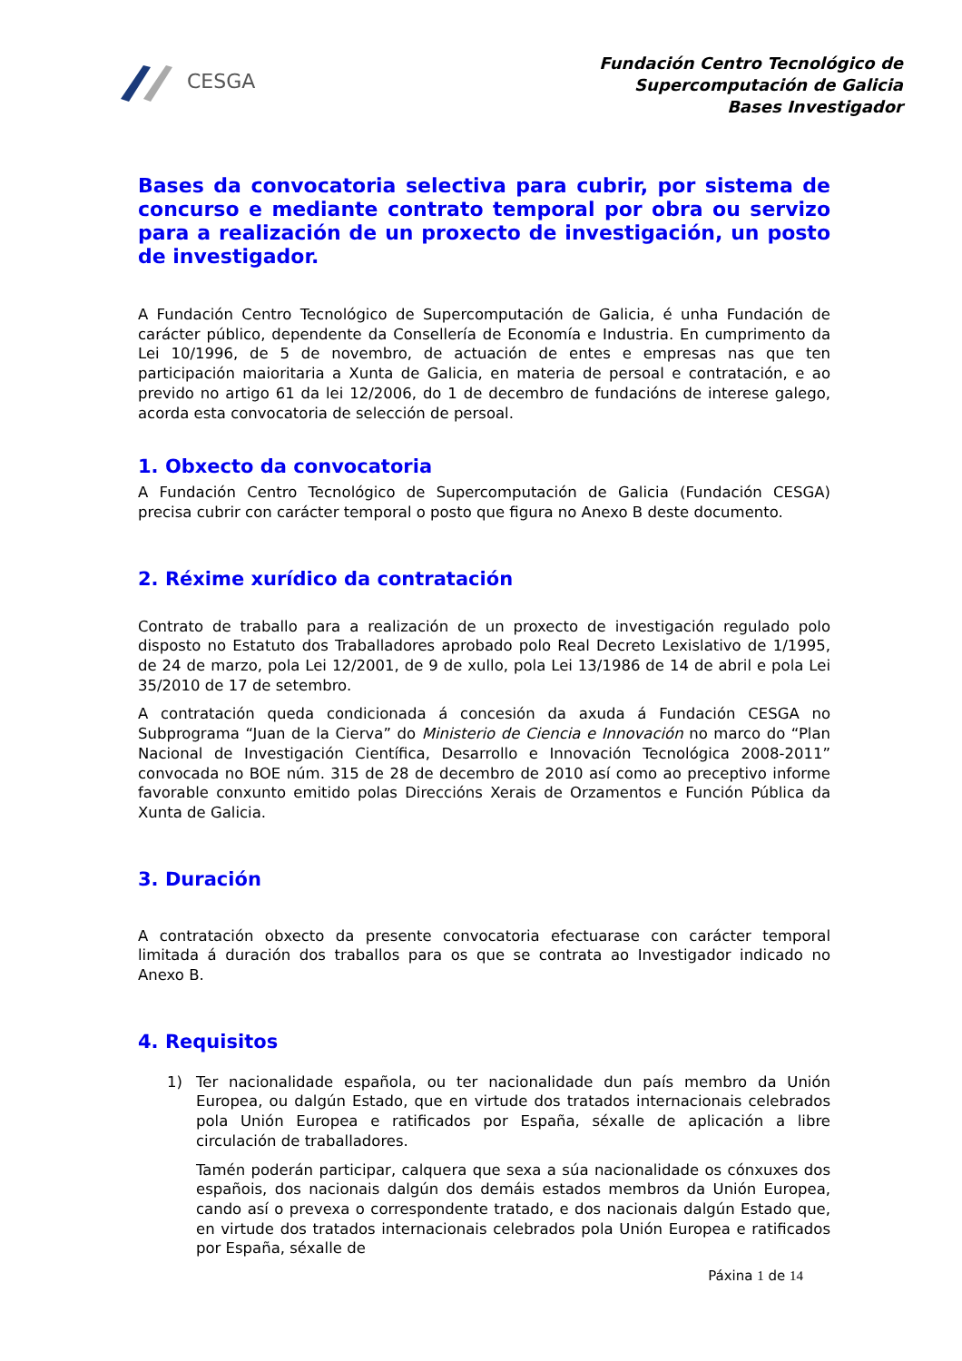CESGA
Fundación Centro Tecnológico de
Supercomputación de Galicia
Bases Investigador
Bases da convocatoria selectiva para cubrir, por sistema de concurso e mediante contrato temporal por obra ou servizo para a realización de un proxecto de investigación, un posto de investigador.
A Fundación Centro Tecnológico de Supercomputación de Galicia, é unha Fundación de carácter público, dependente da Consellería de Economía e Industria. En cumprimento da Lei 10/1996, de 5 de novembro, de actuación de entes e empresas nas que ten participación maioritaria a Xunta de Galicia, en materia de persoal e contratación, e ao prevido no artigo 61 da lei 12/2006, do 1 de decembro de fundacións de interese galego, acorda esta convocatoria de selección de persoal.
1. Obxecto da convocatoria
A Fundación Centro Tecnológico de Supercomputación de Galicia (Fundación CESGA) precisa cubrir con carácter temporal o posto que figura no Anexo B deste documento.
2. Réxime xurídico da contratación
Contrato de traballo para a realización de un proxecto de investigación regulado polo disposto no Estatuto dos Traballadores aprobado polo Real Decreto Lexislativo de 1/1995, de 24 de marzo, pola Lei 12/2001, de 9 de xullo, pola Lei 13/1986 de 14 de abril e pola Lei 35/2010 de 17 de setembro.
A contratación queda condicionada á concesión da axuda á Fundación CESGA no Subprograma “Juan de la Cierva” do Ministerio de Ciencia e Innovación no marco do “Plan Nacional de Investigación Científica, Desarrollo e Innovación Tecnológica 2008-2011” convocada no BOE núm. 315 de 28 de decembro de 2010 así como ao preceptivo informe favorable conxunto emitido polas Direccións Xerais de Orzamentos e Función Pública da Xunta de Galicia.
3. Duración
A contratación obxecto da presente convocatoria efectuarase con carácter temporal limitada á duración dos traballos para os que se contrata ao Investigador indicado no Anexo B.
4. Requisitos
1) Ter nacionalidade española, ou ter nacionalidade dun país membro da Unión Europea, ou dalgún Estado, que en virtude dos tratados internacionais celebrados pola Unión Europea e ratificados por España, séxalle de aplicación a libre circulación de traballadores.
Tamén poderán participar, calquera que sexa a súa nacionalidade os cónxuxes dos españois, dos nacionais dalgún dos demáis estados membros da Unión Europea, cando así o prevexa o correspondente tratado, e dos nacionais dalgún Estado que, en virtude dos tratados internacionais celebrados pola Unión Europea e ratificados por España, séxalle de
Páxina 1 de 14